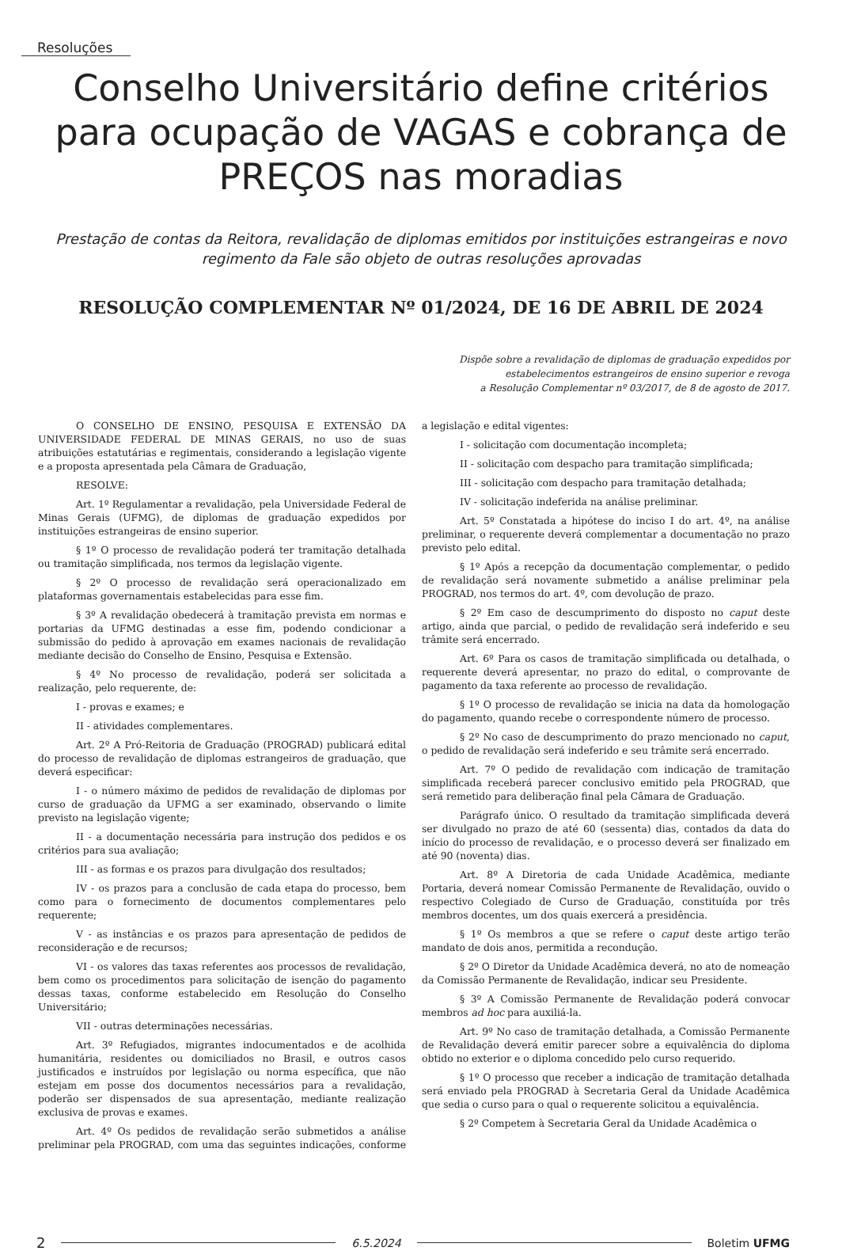Resoluções
Conselho Universitário define critérios para ocupação de VAGAS e cobrança de PREÇOS nas moradias
Prestação de contas da Reitora, revalidação de diplomas emitidos por instituições estrangeiras e novo regimento da Fale são objeto de outras resoluções aprovadas
RESOLUÇÃO COMPLEMENTAR Nº 01/2024, DE 16 DE ABRIL DE 2024
Dispõe sobre a revalidação de diplomas de graduação expedidos por
estabelecimentos estrangeiros de ensino superior e revoga
a Resolução Complementar nº 03/2017, de 8 de agosto de 2017.
O CONSELHO DE ENSINO, PESQUISA E EXTENSÃO DA UNIVERSIDADE FEDERAL DE MINAS GERAIS, no uso de suas atribuições estatutárias e regimentais, considerando a legislação vigente e a proposta apresentada pela Câmara de Graduação,
RESOLVE:
Art. 1º Regulamentar a revalidação, pela Universidade Federal de Minas Gerais (UFMG), de diplomas de graduação expedidos por instituições estrangeiras de ensino superior.
§ 1º O processo de revalidação poderá ter tramitação detalhada ou tramitação simplificada, nos termos da legislação vigente.
§ 2º O processo de revalidação será operacionalizado em plataformas governamentais estabelecidas para esse fim.
§ 3º A revalidação obedecerá à tramitação prevista em normas e portarias da UFMG destinadas a esse fim, podendo condicionar a submissão do pedido à aprovação em exames nacionais de revalidação mediante decisão do Conselho de Ensino, Pesquisa e Extensão.
§ 4º No processo de revalidação, poderá ser solicitada a realização, pelo requerente, de:
I - provas e exames; e
II - atividades complementares.
Art. 2º A Pró-Reitoria de Graduação (PROGRAD) publicará edital do processo de revalidação de diplomas estrangeiros de graduação, que deverá especificar:
I - o número máximo de pedidos de revalidação de diplomas por curso de graduação da UFMG a ser examinado, observando o limite previsto na legislação vigente;
II - a documentação necessária para instrução dos pedidos e os critérios para sua avaliação;
III - as formas e os prazos para divulgação dos resultados;
IV - os prazos para a conclusão de cada etapa do processo, bem como para o fornecimento de documentos complementares pelo requerente;
V - as instâncias e os prazos para apresentação de pedidos de reconsideração e de recursos;
VI - os valores das taxas referentes aos processos de revalidação, bem como os procedimentos para solicitação de isenção do pagamento dessas taxas, conforme estabelecido em Resolução do Conselho Universitário;
VII - outras determinações necessárias.
Art. 3º Refugiados, migrantes indocumentados e de acolhida humanitária, residentes ou domiciliados no Brasil, e outros casos justificados e instruídos por legislação ou norma específica, que não estejam em posse dos documentos necessários para a revalidação, poderão ser dispensados de sua apresentação, mediante realização exclusiva de provas e exames.
Art. 4º Os pedidos de revalidação serão submetidos a análise preliminar pela PROGRAD, com uma das seguintes indicações, conforme a legislação e edital vigentes:
I - solicitação com documentação incompleta;
II - solicitação com despacho para tramitação simplificada;
III - solicitação com despacho para tramitação detalhada;
IV - solicitação indeferida na análise preliminar.
Art. 5º Constatada a hipótese do inciso I do art. 4º, na análise preliminar, o requerente deverá complementar a documentação no prazo previsto pelo edital.
§ 1º Após a recepção da documentação complementar, o pedido de revalidação será novamente submetido a análise preliminar pela PROGRAD, nos termos do art. 4º, com devolução de prazo.
§ 2º Em caso de descumprimento do disposto no caput deste artigo, ainda que parcial, o pedido de revalidação será indeferido e seu trâmite será encerrado.
Art. 6º Para os casos de tramitação simplificada ou detalhada, o requerente deverá apresentar, no prazo do edital, o comprovante de pagamento da taxa referente ao processo de revalidação.
§ 1º O processo de revalidação se inicia na data da homologação do pagamento, quando recebe o correspondente número de processo.
§ 2º No caso de descumprimento do prazo mencionado no caput, o pedido de revalidação será indeferido e seu trâmite será encerrado.
Art. 7º O pedido de revalidação com indicação de tramitação simplificada receberá parecer conclusivo emitido pela PROGRAD, que será remetido para deliberação final pela Câmara de Graduação.
Parágrafo único. O resultado da tramitação simplificada deverá ser divulgado no prazo de até 60 (sessenta) dias, contados da data do início do processo de revalidação, e o processo deverá ser finalizado em até 90 (noventa) dias.
Art. 8º A Diretoria de cada Unidade Acadêmica, mediante Portaria, deverá nomear Comissão Permanente de Revalidação, ouvido o respectivo Colegiado de Curso de Graduação, constituída por três membros docentes, um dos quais exercerá a presidência.
§ 1º Os membros a que se refere o caput deste artigo terão mandato de dois anos, permitida a recondução.
§ 2º O Diretor da Unidade Acadêmica deverá, no ato de nomeação da Comissão Permanente de Revalidação, indicar seu Presidente.
§ 3º A Comissão Permanente de Revalidação poderá convocar membros ad hoc para auxiliá-la.
Art. 9º No caso de tramitação detalhada, a Comissão Permanente de Revalidação deverá emitir parecer sobre a equivalência do diploma obtido no exterior e o diploma concedido pelo curso requerido.
§ 1º O processo que receber a indicação de tramitação detalhada será enviado pela PROGRAD à Secretaria Geral da Unidade Acadêmica que sedia o curso para o qual o requerente solicitou a equivalência.
§ 2º Competem à Secretaria Geral da Unidade Acadêmica o
2 6.5.2024 Boletim UFMG